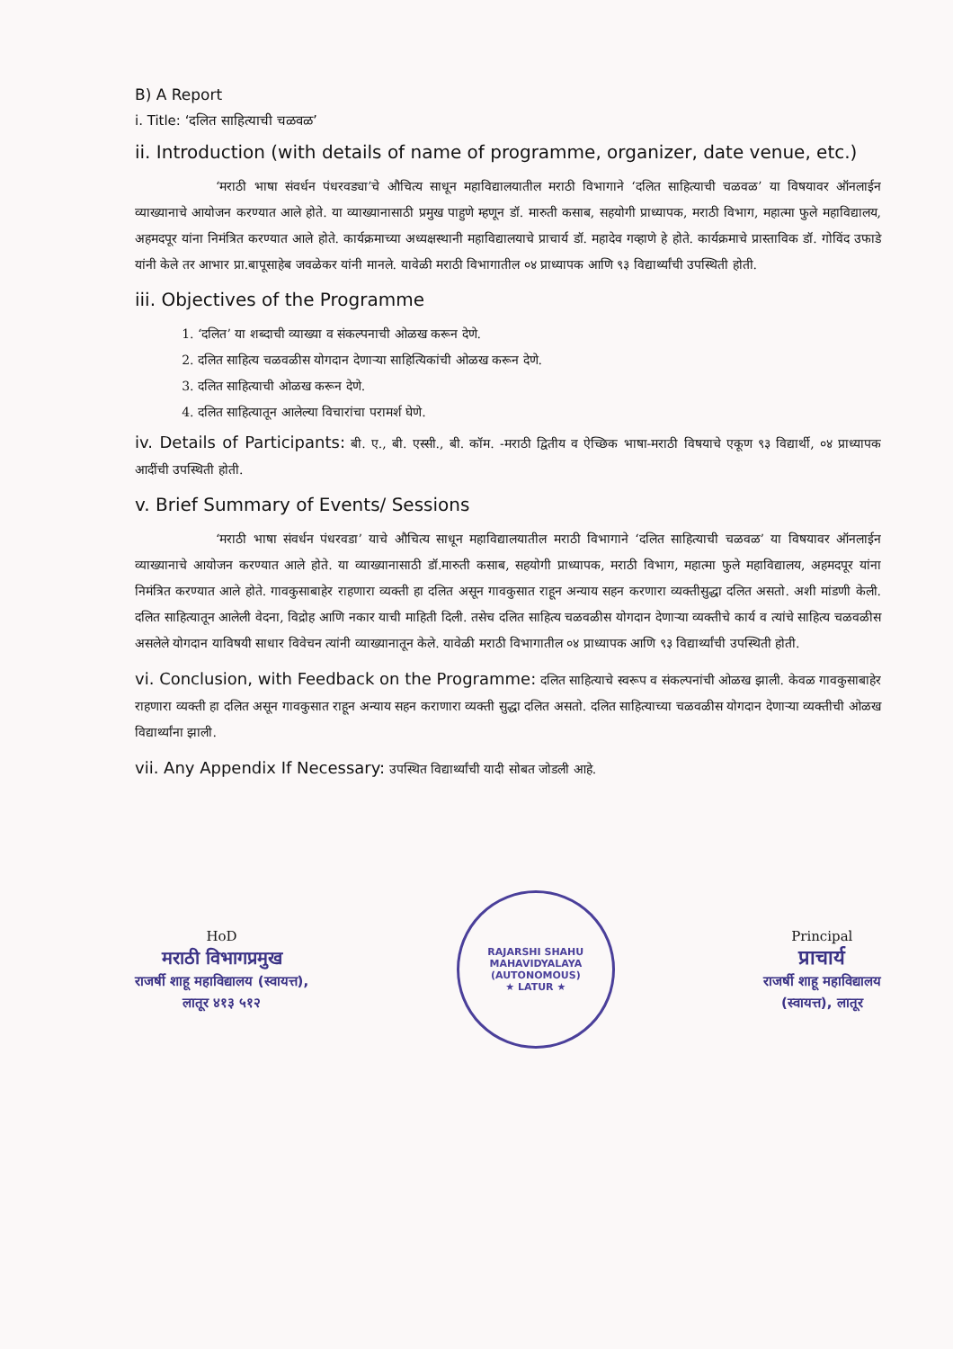B) A Report
i. Title: ‘दलित साहित्याची चळवळ’
ii. Introduction (with details of name of programme, organizer, date venue, etc.)
‘मराठी भाषा संवर्धन पंधरवड्या’चे औचित्य साधून महाविद्यालयातील मराठी विभागाने ‘दलित साहित्याची चळवळ’ या विषयावर ऑनलाईन व्याख्यानाचे आयोजन करण्यात आले होते. या व्याख्यानासाठी प्रमुख पाहुणे म्हणून डॉ. मारुती कसाब, सहयोगी प्राध्यापक, मराठी विभाग, महात्मा फुले महाविद्यालय, अहमदपूर यांना निमंत्रित करण्यात आले होते. कार्यक्रमाच्या अध्यक्षस्थानी महाविद्यालयाचे प्राचार्य डॉ. महादेव गव्हाणे हे होते. कार्यक्रमाचे प्रास्ताविक डॉ. गोविंद उफाडे यांनी केले तर आभार प्रा.बापूसाहेब जवळेकर यांनी मानले. यावेळी मराठी विभागातील ०४ प्राध्यापक आणि ९३ विद्यार्थ्यांची उपस्थिती होती.
iii. Objectives of the Programme
1. ‘दलित’ या शब्दाची व्याख्या व संकल्पनाची ओळख करून देणे.
2. दलित साहित्य चळवळीस योगदान देणाऱ्या साहित्यिकांची ओळख करून देणे.
3. दलित साहित्याची ओळख करून देणे.
4. दलित साहित्यातून आलेल्या विचारांचा परामर्श घेणे.
iv. Details of Participants: बी. ए., बी. एस्सी., बी. कॉम. -मराठी द्वितीय व ऐच्छिक भाषा-मराठी विषयाचे एकूण ९३ विद्यार्थी, ०४ प्राध्यापक आदींची उपस्थिती होती.
v. Brief Summary of Events/ Sessions
‘मराठी भाषा संवर्धन पंधरवडा’ याचे औचित्य साधून महाविद्यालयातील मराठी विभागाने ‘दलित साहित्याची चळवळ’ या विषयावर ऑनलाईन व्याख्यानाचे आयोजन करण्यात आले होते. या व्याख्यानासाठी डॉ.मारुती कसाब, सहयोगी प्राध्यापक, मराठी विभाग, महात्मा फुले महाविद्यालय, अहमदपूर यांना निमंत्रित करण्यात आले होते. गावकुसाबाहेर राहणारा व्यक्ती हा दलित असून गावकुसात राहून अन्याय सहन करणारा व्यक्तीसुद्धा दलित असतो. अशी मांडणी केली. दलित साहित्यातून आलेली वेदना, विद्रोह आणि नकार याची माहिती दिली. तसेच दलित साहित्य चळवळीस योगदान देणाऱ्या व्यक्तीचे कार्य व त्यांचे साहित्य चळवळीस असलेले योगदान याविषयी साधार विवेचन त्यांनी व्याख्यानातून केले. यावेळी मराठी विभागातील ०४ प्राध्यापक आणि ९३ विद्यार्थ्यांची उपस्थिती होती.
vi. Conclusion, with Feedback on the Programme: दलित साहित्याचे स्वरूप व संकल्पनांची ओळख झाली. केवळ गावकुसाबाहेर राहणारा व्यक्ती हा दलित असून गावकुसात राहून अन्याय सहन कराणारा व्यक्ती सुद्धा दलित असतो. दलित साहित्याच्या चळवळीस योगदान देणाऱ्या व्यक्तीची ओळख विद्यार्थ्यांना झाली.
vii. Any Appendix If Necessary: उपस्थित विद्यार्थ्यांची यादी सोबत जोडली आहे.
HoD
मराठी विभागप्रमुख
राजर्षी शाहू महाविद्यालय (स्वायत्त),
लातूर ४१३ ५१२
RAJARSHI SHAHU MAHAVIDYALAYA (AUTONOMOUS)
★ LATUR ★
Principal
प्राचार्य
राजर्षी शाहू महाविद्यालय
(स्वायत्त), लातूर